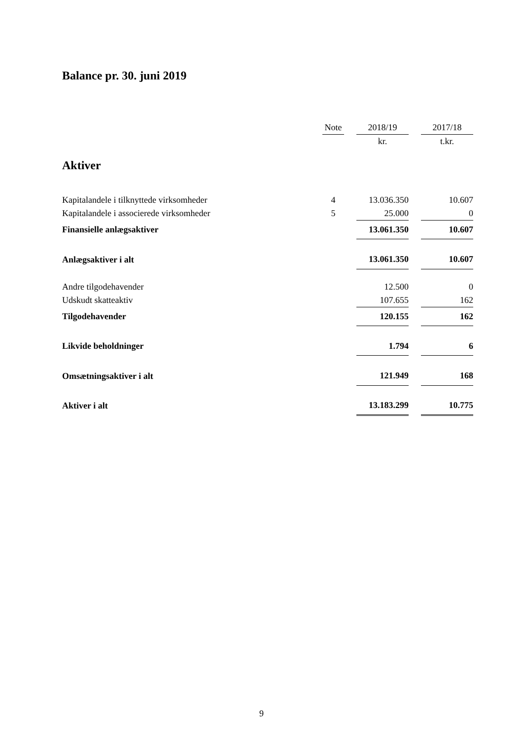Balance pr. 30. juni 2019
| | Note | | 2018/19 | | 2017/18 |
| --- | --- | --- | --- | --- | --- |
| | | | kr. | | t.kr. |
| Aktiver | | | | | |
| Kapitalandele i tilknyttede virksomheder | 4 | | 13.036.350 | | 10.607 |
| Kapitalandele i associerede virksomheder | 5 | | 25.000 | | 0 |
| Finansielle anlægsaktiver | | | 13.061.350 | | 10.607 |
| Anlægsaktiver i alt | | | 13.061.350 | | 10.607 |
| Andre tilgodehavender | | | 12.500 | | 0 |
| Udskudt skatteaktiv | | | 107.655 | | 162 |
| Tilgodehavender | | | 120.155 | | 162 |
| Likvide beholdninger | | | 1.794 | | 6 |
| Omsætningsaktiver i alt | | | 121.949 | | 168 |
| Aktiver i alt | | | 13.183.299 | | 10.775 |
9